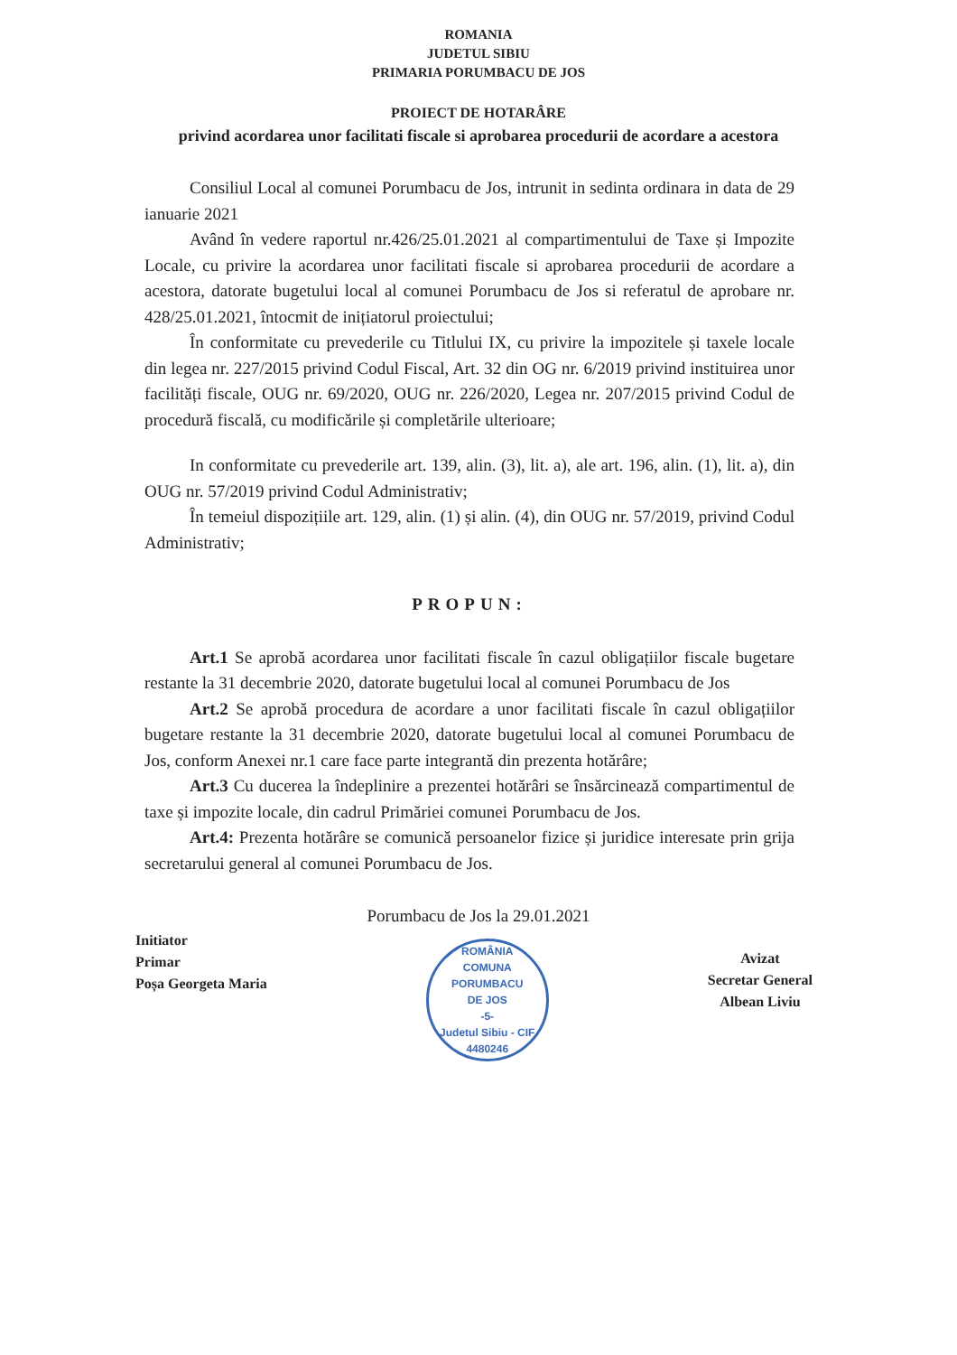ROMANIA
JUDETUL SIBIU
PRIMARIA PORUMBACU DE JOS
PROIECT DE HOTARÂRE
privind acordarea unor facilitati fiscale si aprobarea procedurii de acordare a acestora
Consiliul Local al comunei Porumbacu de Jos, intrunit in sedinta ordinara in data de 29 ianuarie 2021
Având în vedere raportul nr.426/25.01.2021 al compartimentului de Taxe și Impozite Locale, cu privire la acordarea unor facilitati fiscale si aprobarea procedurii de acordare a acestora, datorate bugetului local al comunei Porumbacu de Jos si referatul de aprobare nr. 428/25.01.2021, întocmit de inițiatorul proiectului;
În conformitate cu prevederile cu Titlului IX, cu privire la impozitele și taxele locale din legea nr. 227/2015 privind Codul Fiscal, Art. 32 din OG nr. 6/2019 privind instituirea unor facilități fiscale, OUG nr. 69/2020, OUG nr. 226/2020, Legea nr. 207/2015 privind Codul de procedură fiscală, cu modificările și completările ulterioare;
In conformitate cu prevederile art. 139, alin. (3), lit. a), ale art. 196, alin. (1), lit. a), din OUG nr. 57/2019 privind Codul Administrativ;
În temeiul dispozițiile art. 129, alin. (1) și alin. (4), din OUG nr. 57/2019, privind Codul Administrativ;
PROPUN:
Art.1 Se aprobă acordarea unor facilitati fiscale în cazul obligațiilor fiscale bugetare restante la 31 decembrie 2020, datorate bugetului local al comunei Porumbacu de Jos
Art.2 Se aprobă procedura de acordare a unor facilitati fiscale în cazul obligațiilor bugetare restante la 31 decembrie 2020, datorate bugetului local al comunei Porumbacu de Jos, conform Anexei nr.1 care face parte integrantă din prezenta hotărâre;
Art.3 Cu ducerea la îndeplinire a prezentei hotărâri se însărcinează compartimentul de taxe și impozite locale, din cadrul Primăriei comunei Porumbacu de Jos.
Art.4: Prezenta hotărâre se comunică persoanelor fizice și juridice interesate prin grija secretarului general al comunei Porumbacu de Jos.
Porumbacu de Jos la 29.01.2021
Initiator
Primar
Poșa Georgeta Maria
ROMÂNIA
COMUNA
PORUMBACU
DE JOS
-5-
Judetul Sibiu - CIF 4480246
Avizat
Secretar General
Albean Liviu